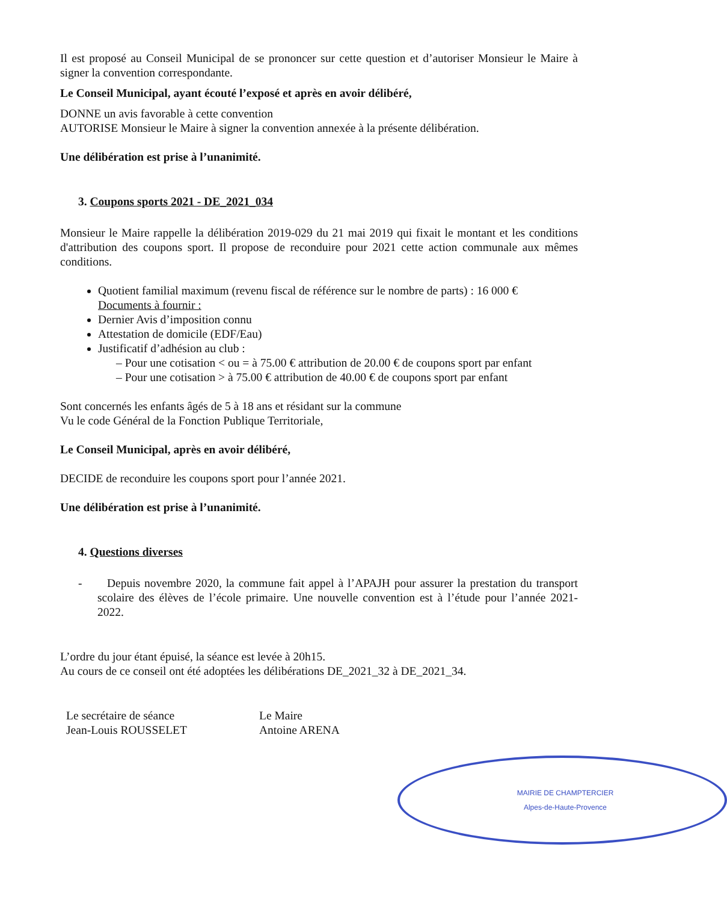Il est proposé au Conseil Municipal de se prononcer sur cette question et d’autoriser Monsieur le Maire à signer la convention correspondante.
Le Conseil Municipal, ayant écouté l’exposé et après en avoir délibéré,
DONNE un avis favorable à cette convention
AUTORISE Monsieur le Maire à signer la convention annexée à la présente délibération.
Une délibération est prise à l’unanimité.
3. Coupons sports 2021 - DE_2021_034
Monsieur le Maire rappelle la délibération 2019-029 du 21 mai 2019 qui fixait le montant et les conditions d'attribution des coupons sport. Il propose de reconduire pour 2021 cette action communale aux mêmes conditions.
Quotient familial maximum (revenu fiscal de référence sur le nombre de parts) : 16 000 €
Documents à fournir :
Dernier Avis d’imposition connu
Attestation de domicile (EDF/Eau)
Justificatif d’adhésion au club :
– Pour une cotisation < ou = à 75.00 € attribution de 20.00 € de coupons sport par enfant
– Pour une cotisation > à 75.00 € attribution de 40.00 € de coupons sport par enfant
Sont concernés les enfants âgés de 5 à 18 ans et résidant sur la commune
Vu le code Général de la Fonction Publique Territoriale,
Le Conseil Municipal, après en avoir délibéré,
DECIDE de reconduire les coupons sport pour l’année 2021.
Une délibération est prise à l’unanimité.
4. Questions diverses
- Depuis novembre 2020, la commune fait appel à l’APAJH pour assurer la prestation du transport scolaire des élèves de l’école primaire. Une nouvelle convention est à l’étude pour l’année 2021-2022.
L’ordre du jour étant épuisé, la séance est levée à 20h15.
Au cours de ce conseil ont été adoptées les délibérations DE_2021_32 à DE_2021_34.
Le secrétaire de séance
Jean-Louis ROUSSELET
Le Maire
Antoine ARENA
MAIRIE DE CHAMPTERCIER
Alpes-de-Haute-Provence